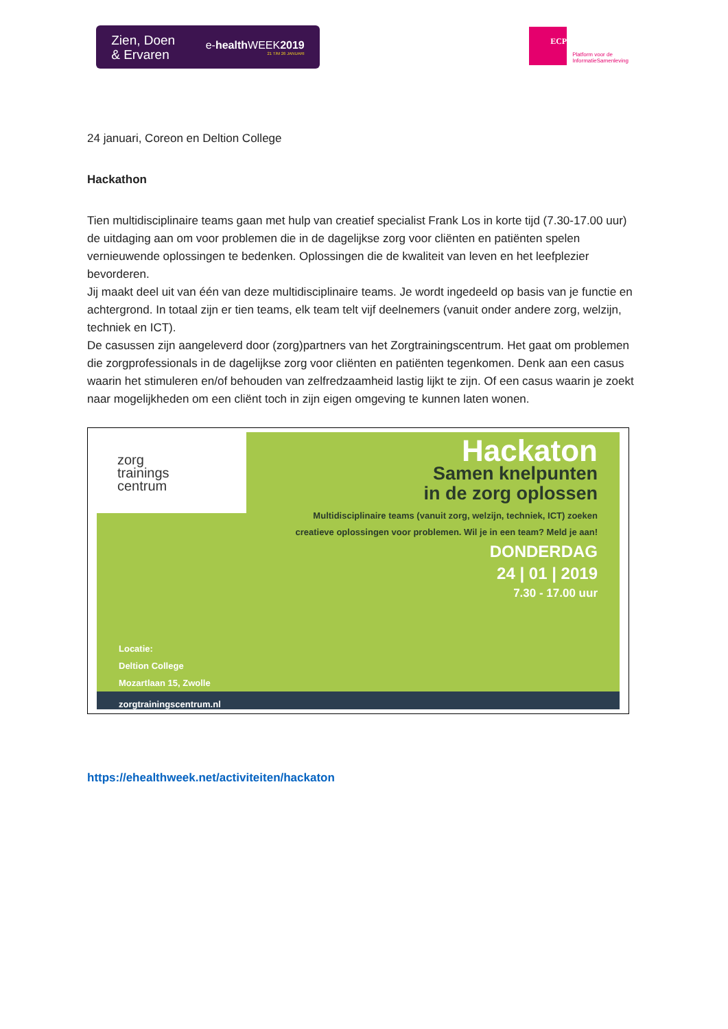Zien, Doen
& Ervaren
e-health WEEK2019
21 T/M 26 JANUARI
ECP
Platform voor de
InformatieSamenleving
24 januari, Coreon en Deltion College
Hackathon
Tien multidisciplinaire teams gaan met hulp van creatief specialist Frank Los in korte tijd (7.30-17.00 uur) de uitdaging aan om voor problemen die in de dagelijkse zorg voor cliënten en patiënten spelen vernieuwende oplossingen te bedenken. Oplossingen die de kwaliteit van leven en het leefplezier bevorderen.
Jij maakt deel uit van één van deze multidisciplinaire teams. Je wordt ingedeeld op basis van je functie en achtergrond. In totaal zijn er tien teams, elk team telt vijf deelnemers (vanuit onder andere zorg, welzijn, techniek en ICT).
De casussen zijn aangeleverd door (zorg)partners van het Zorgtrainingscentrum. Het gaat om problemen die zorgprofessionals in de dagelijkse zorg voor cliënten en patiënten tegenkomen. Denk aan een casus waarin het stimuleren en/of behouden van zelfredzaamheid lastig lijkt te zijn. Of een casus waarin je zoekt naar mogelijkheden om een cliënt toch in zijn eigen omgeving te kunnen laten wonen.
zorg
trainings
centrum
Hackaton
Samen knelpunten
in de zorg oplossen
Multidisciplinaire teams (vanuit zorg, welzijn, techniek, ICT) zoeken
creatieve oplossingen voor problemen. Wil je in een team? Meld je aan!
DONDERDAG
24 | 01 | 2019
7.30 - 17.00 uur
Locatie:
Deltion College
Mozartlaan 15, Zwolle
zorgtrainingscentrum.nl
https://ehealthweek.net/activiteiten/hackaton